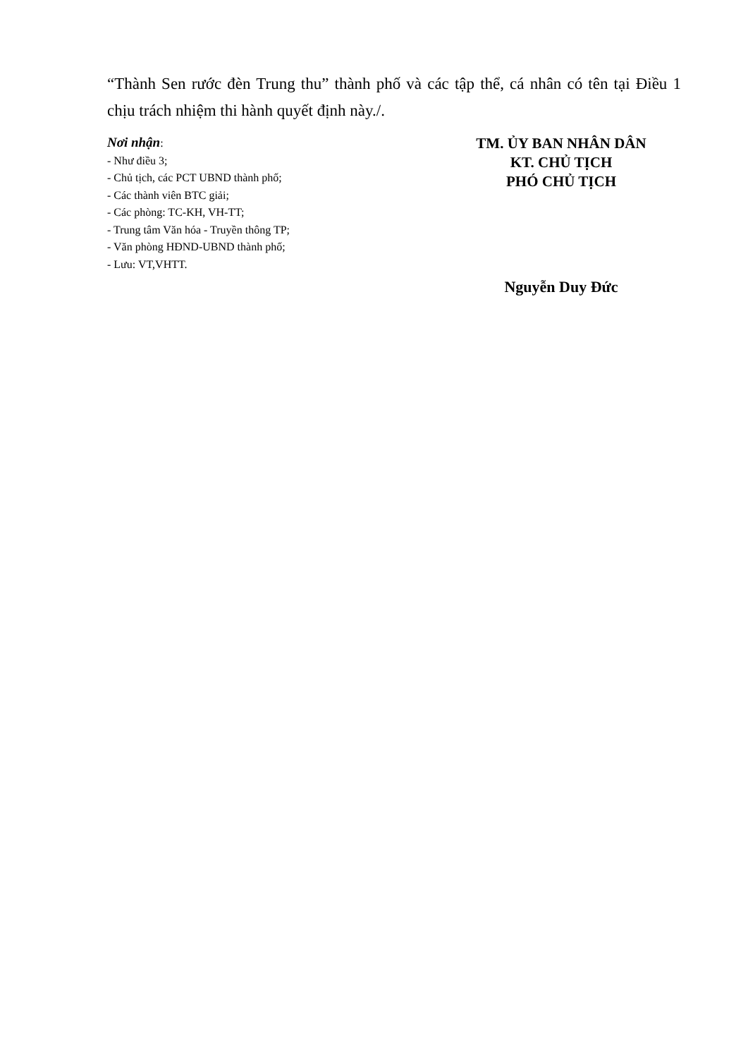“Thành Sen rước đèn Trung thu” thành phố và các tập thể, cá nhân có tên tại Điều 1 chịu trách nhiệm thi hành quyết định này./.
Nơi nhận:
- Như điều 3;
- Chủ tịch, các PCT UBND thành phố;
- Các thành viên BTC giải;
- Các phòng: TC-KH, VH-TT;
- Trung tâm Văn hóa - Truyền thông TP;
- Văn phòng HĐND-UBND thành phố;
- Lưu: VT,VHTT.
TM. ỦY BAN NHÂN DÂN
KT. CHỦ TỊCH
PHÓ CHỦ TỊCH
Nguyễn Duy Đức